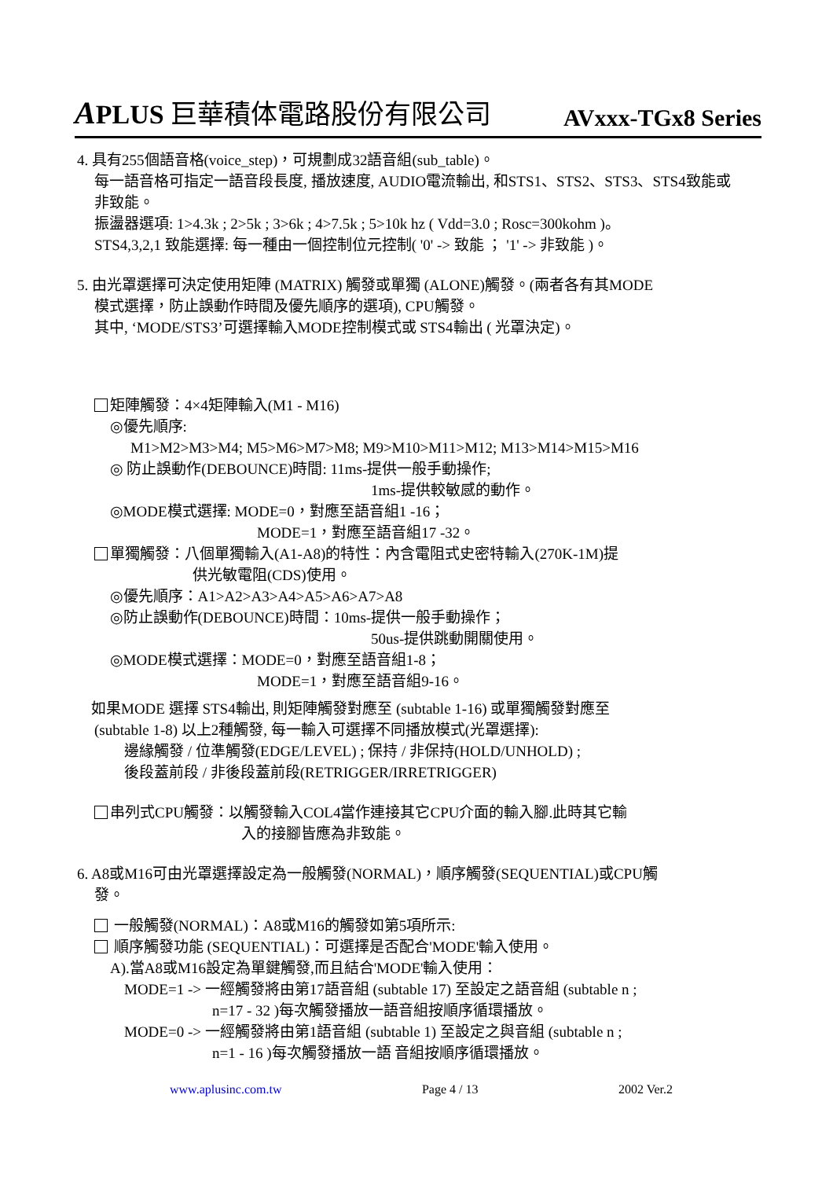APLUS 巨華積体電路股份有限公司 AVxxx-TGx8 Series
4. 具有255個語音格(voice_step)，可規劃成32語音組(sub_table)。
每一語音格可指定一語音段長度, 播放速度, AUDIO電流輸出, 和STS1、STS2、STS3、STS4致能或非致能。
振盪器選項: 1>4.3k ; 2>5k ; 3>6k ; 4>7.5k ; 5>10k hz ( Vdd=3.0 ; Rosc=300kohm )。
STS4,3,2,1 致能選擇: 每一種由一個控制位元控制( '0' -> 致能 ； '1' -> 非致能 )。
5. 由光罩選擇可決定使用矩陣 (MATRIX) 觸發或單獨 (ALONE)觸發。(兩者各有其MODE
模式選擇，防止誤動作時間及優先順序的選項), CPU觸發。
其中, ‘MODE/STS3’可選擇輸入MODE控制模式或 STS4輸出 ( 光罩決定)。
矩陣觸發：4×4矩陣輸入(M1 - M16)
◎優先順序:
M1>M2>M3>M4; M5>M6>M7>M8; M9>M10>M11>M12; M13>M14>M15>M16
◎ 防止誤動作(DEBOUNCE)時間: 11ms-提供一般手動操作;
1ms-提供較敏感的動作。
◎MODE模式選擇: MODE=0，對應至語音組1 -16；
MODE=1，對應至語音組17 -32。
單獨觸發：八個單獨輸入(A1-A8)的特性：內含電阻式史密特輸入(270K-1M)提
供光敏電阻(CDS)使用。
◎優先順序：A1>A2>A3>A4>A5>A6>A7>A8
◎防止誤動作(DEBOUNCE)時間：10ms-提供一般手動操作；
50us-提供跳動開關使用。
◎MODE模式選擇：MODE=0，對應至語音組1-8；
MODE=1，對應至語音組9-16。
如果MODE 選擇 STS4輸出, 則矩陣觸發對應至 (subtable 1-16) 或單獨觸發對應至
(subtable 1-8) 以上2種觸發, 每一輸入可選擇不同播放模式(光罩選擇):
邊緣觸發 / 位準觸發(EDGE/LEVEL) ; 保持 / 非保持(HOLD/UNHOLD) ;
後段蓋前段 / 非後段蓋前段(RETRIGGER/IRRETRIGGER)
串列式CPU觸發：以觸發輸入COL4當作連接其它CPU介面的輸入腳.此時其它輸
入的接腳皆應為非致能。
6. A8或M16可由光罩選擇設定為一般觸發(NORMAL)，順序觸發(SEQUENTIAL)或CPU觸
發。
一般觸發(NORMAL)：A8或M16的觸發如第5項所示:
順序觸發功能 (SEQUENTIAL)：可選擇是否配合'MODE'輸入使用。
A).當A8或M16設定為單鍵觸發,而且結合'MODE'輸入使用：
MODE=1 -> 一經觸發將由第17語音組 (subtable 17) 至設定之語音組 (subtable n ;
n=17 - 32 )每次觸發播放一語音組按順序循環播放。
MODE=0 -> 一經觸發將由第1語音組 (subtable 1) 至設定之與音組 (subtable n ;
n=1 - 16 )每次觸發播放一語 音組按順序循環播放。
www.aplusinc.com.tw Page 4 / 13 2002 Ver.2